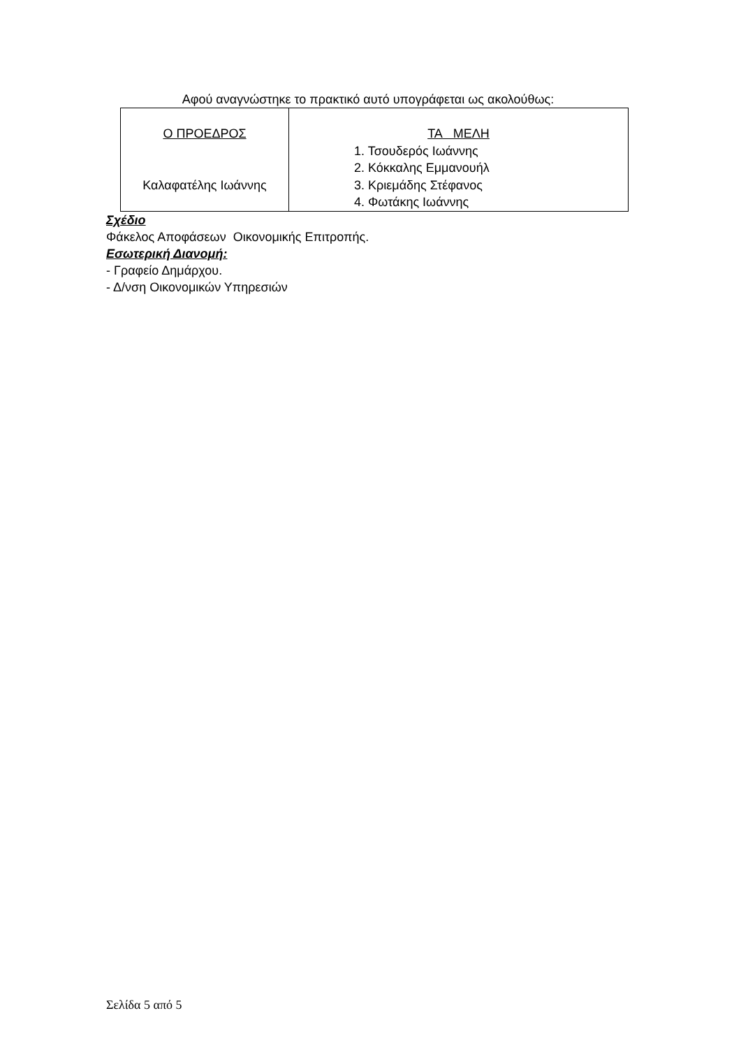Αφού αναγνώστηκε το πρακτικό αυτό υπογράφεται ως ακολούθως:
| Ο ΠΡΟΕΔΡΟΣ Καλαφατέλης Ιωάννης | ΤΑ ΜΕΛΗ 1. Τσουδερός Ιωάννης 2. Κόκκαλης Εμμανουήλ 3. Κριεμάδης Στέφανος 4. Φωτάκης Ιωάννης |
Σχέδιο
Φάκελος Αποφάσεων Οικονομικής Επιτροπής.
Εσωτερική Διανομή:
- Γραφείο Δημάρχου.
- Δ/νση Οικονομικών Υπηρεσιών
Σελίδα 5 από 5